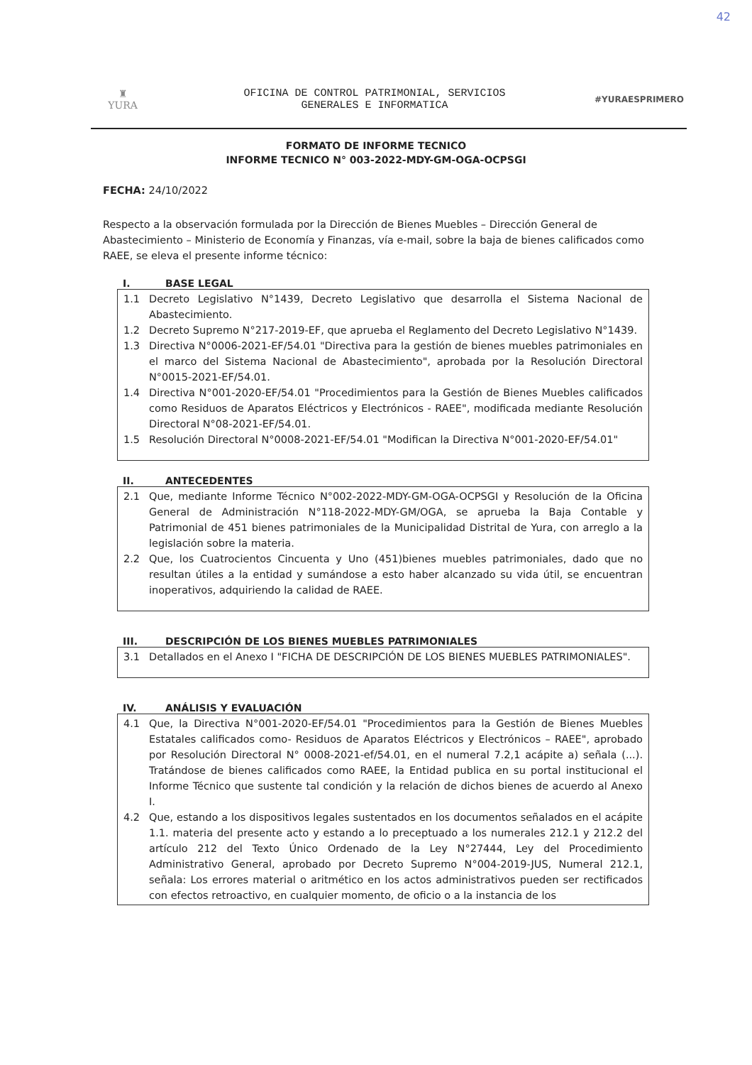42
♜
YURA
OFICINA DE CONTROL PATRIMONIAL, SERVICIOS
GENERALES E INFORMATICA
#YURAESPRIMERO
FORMATO DE INFORME TECNICO
INFORME TECNICO N° 003-2022-MDY-GM-OGA-OCPSGI
FECHA: 24/10/2022
Respecto a la observación formulada por la Dirección de Bienes Muebles – Dirección General de Abastecimiento – Ministerio de Economía y Finanzas, vía e-mail, sobre la baja de bienes calificados como RAEE, se eleva el presente informe técnico:
I. BASE LEGAL
1.1 Decreto Legislativo N°1439, Decreto Legislativo que desarrolla el Sistema Nacional de Abastecimiento.
1.2 Decreto Supremo N°217-2019-EF, que aprueba el Reglamento del Decreto Legislativo N°1439.
1.3 Directiva N°0006-2021-EF/54.01 "Directiva para la gestión de bienes muebles patrimoniales en el marco del Sistema Nacional de Abastecimiento", aprobada por la Resolución Directoral N°0015-2021-EF/54.01.
1.4 Directiva N°001-2020-EF/54.01 "Procedimientos para la Gestión de Bienes Muebles calificados como Residuos de Aparatos Eléctricos y Electrónicos - RAEE", modificada mediante Resolución Directoral N°08-2021-EF/54.01.
1.5 Resolución Directoral N°0008-2021-EF/54.01 "Modifican la Directiva N°001-2020-EF/54.01"
II. ANTECEDENTES
2.1 Que, mediante Informe Técnico N°002-2022-MDY-GM-OGA-OCPSGI y Resolución de la Oficina General de Administración N°118-2022-MDY-GM/OGA, se aprueba la Baja Contable y Patrimonial de 451 bienes patrimoniales de la Municipalidad Distrital de Yura, con arreglo a la legislación sobre la materia.
2.2 Que, los Cuatrocientos Cincuenta y Uno (451)bienes muebles patrimoniales, dado que no resultan útiles a la entidad y sumándose a esto haber alcanzado su vida útil, se encuentran inoperativos, adquiriendo la calidad de RAEE.
III. DESCRIPCIÓN DE LOS BIENES MUEBLES PATRIMONIALES
3.1 Detallados en el Anexo I "FICHA DE DESCRIPCIÓN DE LOS BIENES MUEBLES PATRIMONIALES".
IV. ANÁLISIS Y EVALUACIÓN
4.1 Que, la Directiva N°001-2020-EF/54.01 "Procedimientos para la Gestión de Bienes Muebles Estatales calificados como- Residuos de Aparatos Eléctricos y Electrónicos – RAEE", aprobado por Resolución Directoral N° 0008-2021-ef/54.01, en el numeral 7.2,1 acápite a) señala (...). Tratándose de bienes calificados como RAEE, la Entidad publica en su portal institucional el Informe Técnico que sustente tal condición y la relación de dichos bienes de acuerdo al Anexo I.
4.2 Que, estando a los dispositivos legales sustentados en los documentos señalados en el acápite 1.1. materia del presente acto y estando a lo preceptuado a los numerales 212.1 y 212.2 del artículo 212 del Texto Único Ordenado de la Ley N°27444, Ley del Procedimiento Administrativo General, aprobado por Decreto Supremo N°004-2019-JUS, Numeral 212.1, señala: Los errores material o aritmético en los actos administrativos pueden ser rectificados con efectos retroactivo, en cualquier momento, de oficio o a la instancia de los